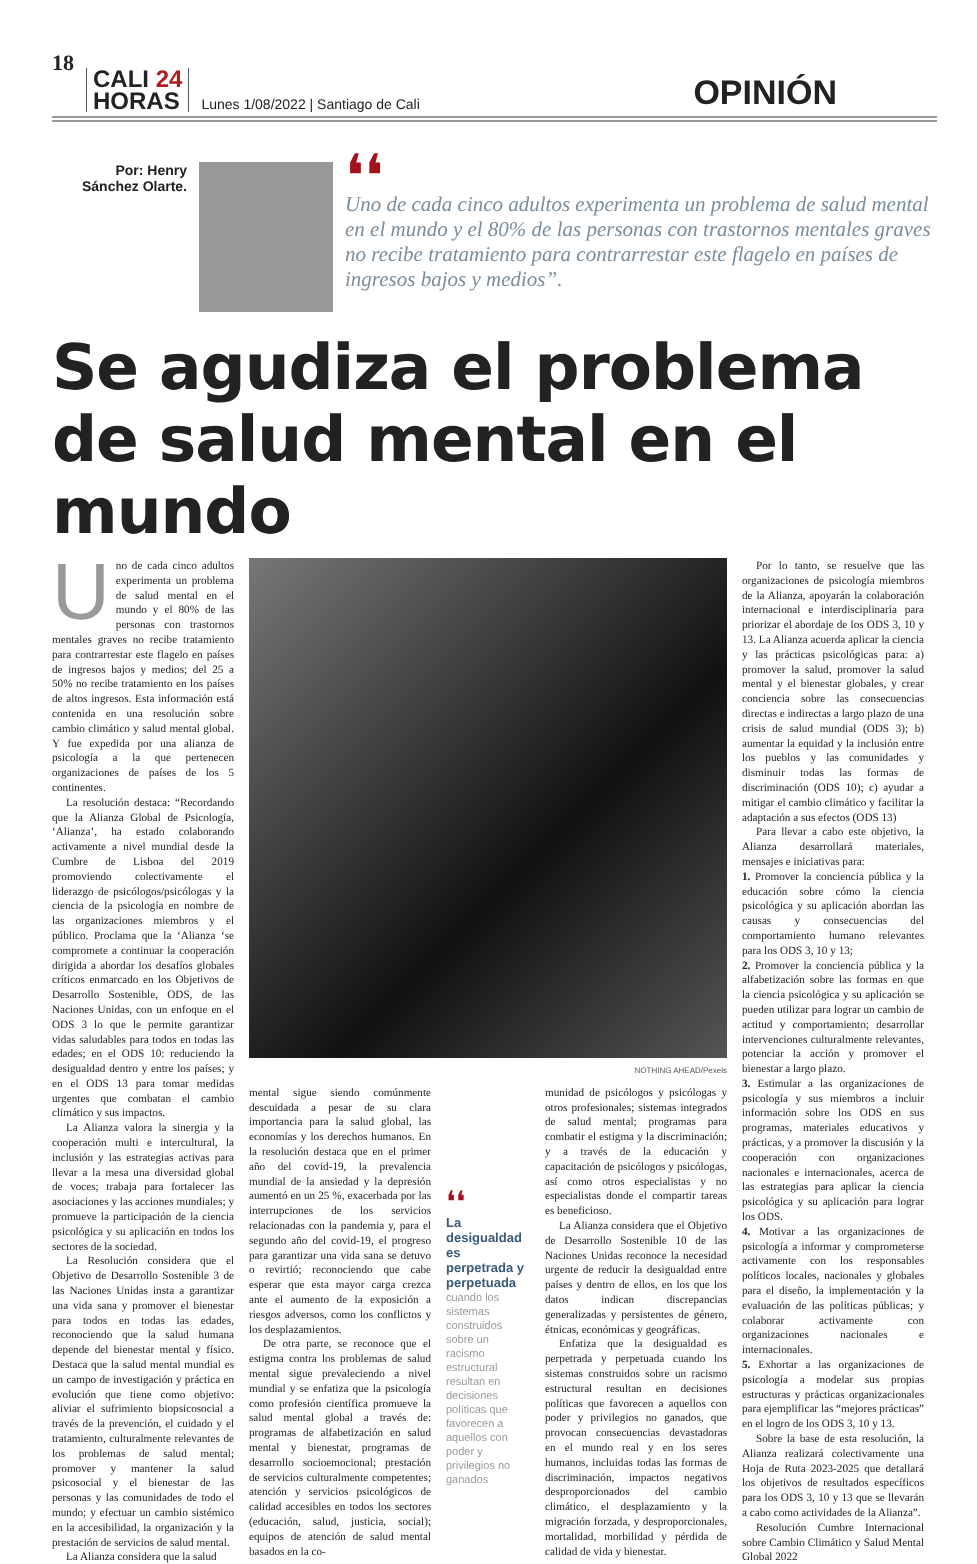18
CALI 24
HORAS
Lunes 1/08/2022 | Santiago de Cali
OPINIÓN
Por: Henry
Sánchez Olarte.
❛❛
Uno de cada cinco adultos experimenta un problema de salud mental en el mundo y el 80% de las personas con trastornos mentales graves no recibe tratamiento para contrarrestar este flagelo en países de ingresos bajos y medios”.
Se agudiza el problema de salud mental en el mundo
Uno de cada cinco adultos experimenta un problema de salud mental en el mundo y el 80% de las personas con trastornos mentales graves no recibe tratamiento para contrarrestar este flagelo en países de ingresos bajos y medios; del 25 a 50% no recibe tratamiento en los países de altos ingresos. Esta información está contenida en una resolución sobre cambio climático y salud mental global. Y fue expedida por una alianza de psicología a la que pertenecen organizaciones de países de los 5 continentes.
La resolución destaca: “Recordando que la Alianza Global de Psicología, ‘Alianza’, ha estado colaborando activamente a nivel mundial desde la Cumbre de Lisboa del 2019 promoviendo colectivamente el liderazgo de psicólogos/psicólogas y la ciencia de la psicología en nombre de las organizaciones miembros y el público. Proclama que la ‘Alianza ‘se compromete a continuar la cooperación dirigida a abordar los desafíos globales críticos enmarcado en los Objetivos de Desarrollo Sostenible, ODS, de las Naciones Unidas, con un enfoque en el ODS 3 lo que le permite garantizar vidas saludables para todos en todas las edades; en el ODS 10: reduciendo la desigualdad dentro y entre los países; y en el ODS 13 para tomar medidas urgentes que combatan el cambio climático y sus impactos.
La Alianza valora la sinergia y la cooperación multi e intercultural, la inclusión y las estrategias activas para llevar a la mesa una diversidad global de voces; trabaja para fortalecer las asociaciones y las acciones mundiales; y promueve la participación de la ciencia psicológica y su aplicación en todos los sectores de la sociedad.
La Resolución considera que el Objetivo de Desarrollo Sostenible 3 de las Naciones Unidas insta a garantizar una vida sana y promover el bienestar para todos en todas las edades, reconociendo que la salud humana depende del bienestar mental y físico. Destaca que la salud mental mundial es un campo de investigación y práctica en evolución que tiene como objetivo: aliviar el sufrimiento biopsicosocial a través de la prevención, el cuidado y el tratamiento, culturalmente relevantes de los problemas de salud mental; promover y mantener la salud psicosocial y el bienestar de las personas y las comunidades de todo el mundo; y efectuar un cambio sistémico en la accesibilidad, la organización y la prestación de servicios de salud mental.
La Alianza considera que la salud
NOTHING AHEAD/Pexels
mental sigue siendo comúnmente descuidada a pesar de su clara importancia para la salud global, las economías y los derechos humanos. En la resolución destaca que en el primer año del covid-19, la prevalencia mundial de la ansiedad y la depresión aumentó en un 25 %, exacerbada por las interrupciones de los servicios relacionadas con la pandemia y, para el segundo año del covid-19, el progreso para garantizar una vida sana se detuvo o revirtió; reconociendo que cabe esperar que esta mayor carga crezca ante el aumento de la exposición a riesgos adversos, como los conflictos y los desplazamientos.
De otra parte, se reconoce que el estigma contra los problemas de salud mental sigue prevaleciendo a nivel mundial y se enfatiza que la psicología como profesión científica promueve la salud mental global a través de: programas de alfabetización en salud mental y bienestar, programas de desarrollo socioemocional; prestación de servicios culturalmente competentes; atención y servicios psicológicos de calidad accesibles en todos los sectores (educación, salud, justicia, social); equipos de atención de salud mental basados en la co-
❛❛
La desigualdad es perpetrada y perpetuada
cuando los sistemas construidos sobre un racismo estructural resultan en decisiones políticas que favorecen a aquellos con poder y privilegios no ganados
munidad de psicólogos y psicólogas y otros profesionales; sistemas integrados de salud mental; programas para combatir el estigma y la discriminación; y a través de la educación y capacitación de psicólogos y psicólogas, así como otros especialistas y no especialistas donde el compartir tareas es beneficioso.
La Alianza considera que el Objetivo de Desarrollo Sostenible 10 de las Naciones Unidas reconoce la necesidad urgente de reducir la desigualdad entre países y dentro de ellos, en los que los datos indican discrepancias generalizadas y persistentes de género, étnicas, económicas y geográficas.
Enfatiza que la desigualdad es perpetrada y perpetuada cuando los sistemas construidos sobre un racismo estructural resultan en decisiones políticas que favorecen a aquellos con poder y privilegios no ganados, que provocan consecuencias devastadoras en el mundo real y en los seres humanos, incluidas todas las formas de discriminación, impactos negativos desproporcionados del cambio climático, el desplazamiento y la migración forzada, y desproporcionales, mortalidad, morbilidad y pérdida de calidad de vida y bienestar.
Por lo tanto, se resuelve que las organizaciones de psicología miembros de la Alianza, apoyarán la colaboración internacional e interdisciplinaria para priorizar el abordaje de los ODS 3, 10 y 13. La Alianza acuerda aplicar la ciencia y las prácticas psicológicas para: a) promover la salud, promover la salud mental y el bienestar globales, y crear conciencia sobre las consecuencias directas e indirectas a largo plazo de una crisis de salud mundial (ODS 3); b) aumentar la equidad y la inclusión entre los pueblos y las comunidades y disminuir todas las formas de discriminación (ODS 10); c) ayudar a mitigar el cambio climático y facilitar la adaptación a sus efectos (ODS 13)
Para llevar a cabo este objetivo, la Alianza desarrollará materiales, mensajes e iniciativas para:
1. Promover la conciencia pública y la educación sobre cómo la ciencia psicológica y su aplicación abordan las causas y consecuencias del comportamiento humano relevantes para los ODS 3, 10 y 13;
2. Promover la conciencia pública y la alfabetización sobre las formas en que la ciencia psicológica y su aplicación se pueden utilizar para lograr un cambio de actitud y comportamiento; desarrollar intervenciones culturalmente relevantes, potenciar la acción y promover el bienestar a largo plazo.
3. Estimular a las organizaciones de psicología y sus miembros a incluir información sobre los ODS en sus programas, materiales educativos y prácticas, y a promover la discusión y la cooperación con organizaciones nacionales e internacionales, acerca de las estrategias para aplicar la ciencia psicológica y su aplicación para lograr los ODS.
4. Motivar a las organizaciones de psicología a informar y comprometerse activamente con los responsables políticos locales, nacionales y globales para el diseño, la implementación y la evaluación de las políticas públicas; y colaborar activamente con organizaciones nacionales e internacionales.
5. Exhortar a las organizaciones de psicología a modelar sus propias estructuras y prácticas organizacionales para ejemplificar las “mejores prácticas” en el logro de los ODS 3, 10 y 13.
Sobre la base de esta resolución, la Alianza realizará colectivamente una Hoja de Ruta 2023-2025 que detallará los objetivos de resultados específicos para los ODS 3, 10 y 13 que se llevarán a cabo como actividades de la Alianza”.
Resolución Cumbre Internacional sobre Cambio Climático y Salud Mental Global 2022